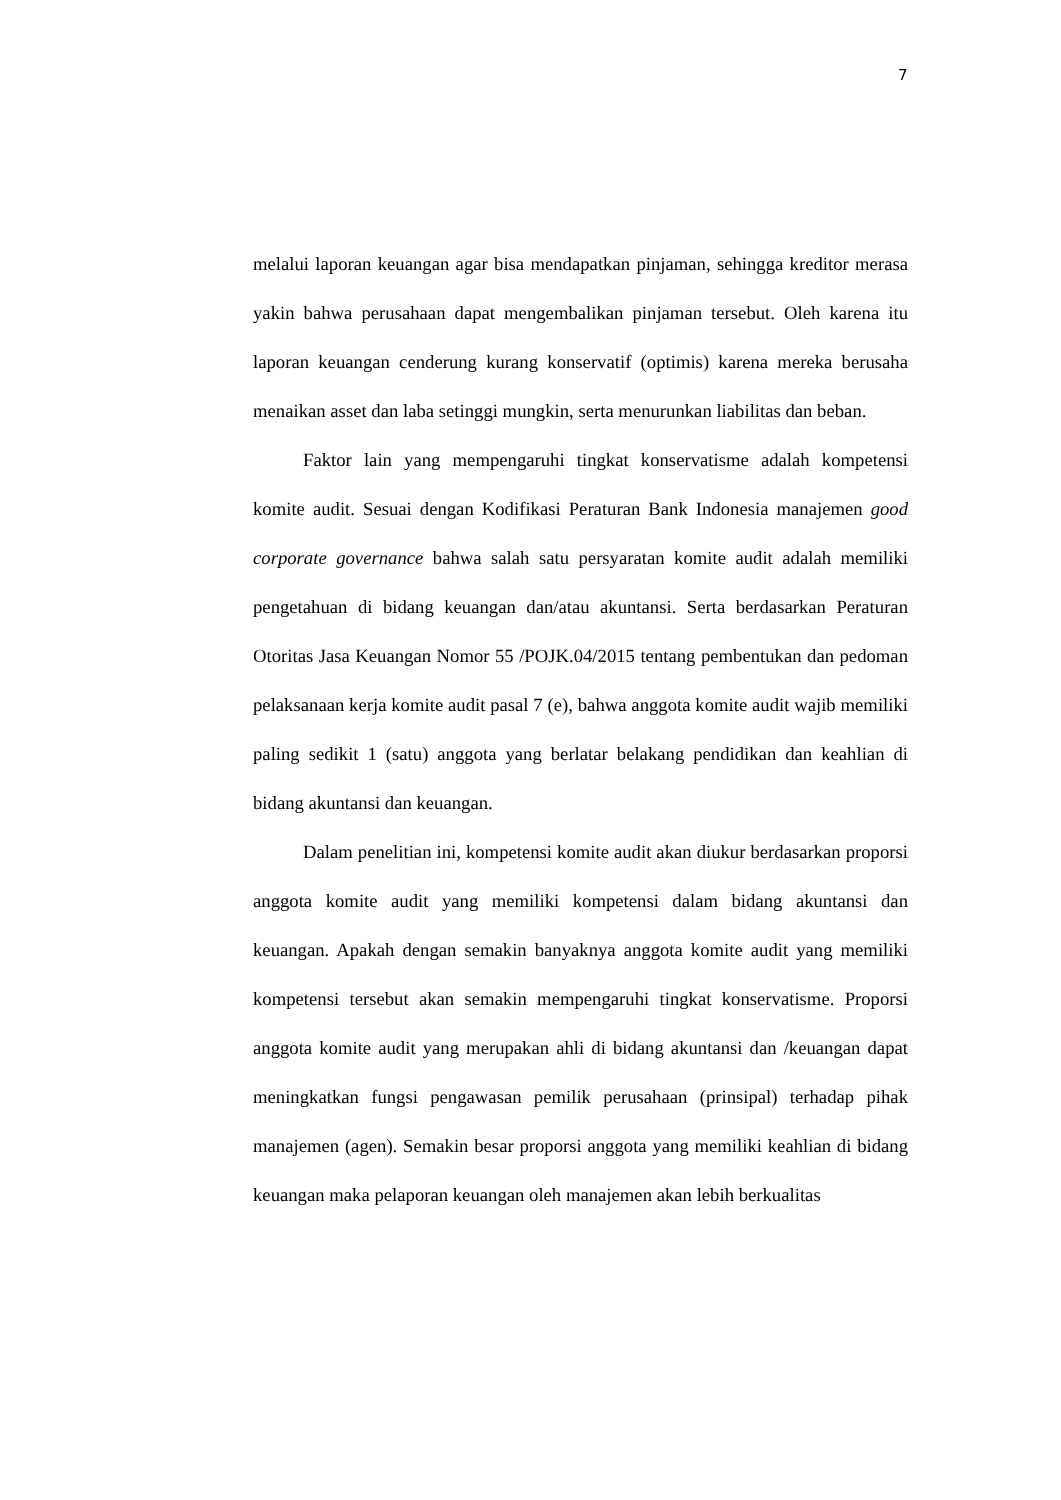7
melalui laporan keuangan agar bisa mendapatkan pinjaman, sehingga kreditor merasa yakin bahwa perusahaan dapat mengembalikan pinjaman tersebut. Oleh karena itu laporan keuangan cenderung kurang konservatif (optimis) karena mereka berusaha menaikan asset dan laba setinggi mungkin, serta menurunkan liabilitas dan beban.
Faktor lain yang mempengaruhi tingkat konservatisme adalah kompetensi komite audit. Sesuai dengan Kodifikasi Peraturan Bank Indonesia manajemen good corporate governance bahwa salah satu persyaratan komite audit adalah memiliki pengetahuan di bidang keuangan dan/atau akuntansi. Serta berdasarkan Peraturan Otoritas Jasa Keuangan Nomor 55 /POJK.04/2015 tentang pembentukan dan pedoman pelaksanaan kerja komite audit pasal 7 (e), bahwa anggota komite audit wajib memiliki paling sedikit 1 (satu) anggota yang berlatar belakang pendidikan dan keahlian di bidang akuntansi dan keuangan.
Dalam penelitian ini, kompetensi komite audit akan diukur berdasarkan proporsi anggota komite audit yang memiliki kompetensi dalam bidang akuntansi dan keuangan. Apakah dengan semakin banyaknya anggota komite audit yang memiliki kompetensi tersebut akan semakin mempengaruhi tingkat konservatisme. Proporsi anggota komite audit yang merupakan ahli di bidang akuntansi dan /keuangan dapat meningkatkan fungsi pengawasan pemilik perusahaan (prinsipal) terhadap pihak manajemen (agen). Semakin besar proporsi anggota yang memiliki keahlian di bidang keuangan maka pelaporan keuangan oleh manajemen akan lebih berkualitas